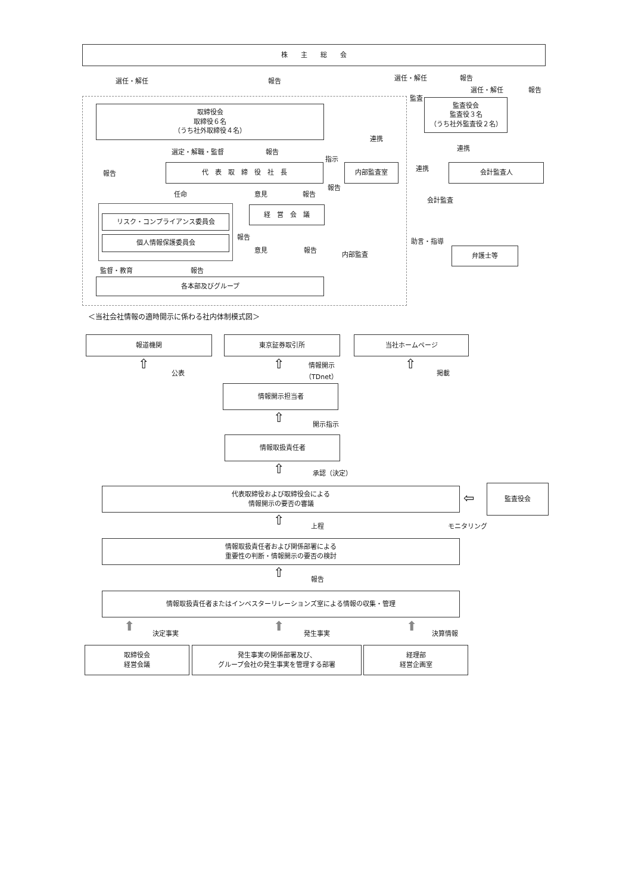株　　主　　総　　会
選任・解任 報告 選任・解任 報告
選任・解任 報告
監査
取締役会
取締役６名
（うち社外取締役４名）
監査役会
監査役３名
（うち社外監査役２名）
連携
連携
選定・解職・監督 報告
指示
報告
代　表　取　締　役　社　長 内部監査室 連携 会計監査人
報告
任命 意見 報告
会計監査
経　営　会　議
リスク・コンプライアンス委員会
個人情報保護委員会 報告
助言・指導
意見 報告
内部監査 弁護士等
監督・教育 報告
各本部及びグループ
＜当社会社情報の適時開示に係わる社内体制模式図＞
報道機関 東京証券取引所 当社ホームページ
公表
情報開示
（TDnet）
掲載
⇧ ⇧ ⇧
情報開示担当者
⇧ 開示指示
情報取扱責任者
⇧ 承認（決定）
代表取締役および取締役会による
情報開示の要否の審議
⇦
監査役会
⇧ 上程 モニタリング
情報取扱責任者および関係部署による
重要性の判断・情報開示の要否の検討
⇧ 報告
情報取扱責任者またはインベスターリレーションズ室による情報の収集・管理
⬆ 決定事実 ⬆ 発生事実 ⬆ 決算情報
取締役会
経営会議
発生事実の関係部署及び、
グループ会社の発生事実を管理する部署
経理部
経営企画室